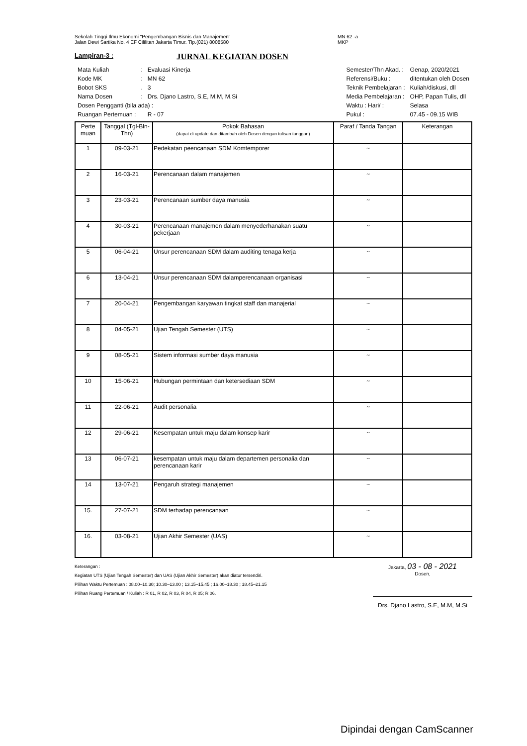Sekolah Tinggi Ilmu Ekonomi "Pengembangan Bisnis dan Manajemen"
Jalan Dewi Sartika No. 4 EF Cililitan Jakarta Timur. Tlp.(021) 8008580
MN 62 -a
MKP
Lampiran-3 :
JURNAL KEGIATAN DOSEN
| Mata Kuliah | : | Evaluasi Kinerja |
| Kode MK | : | MN 62 |
| Bobot SKS | . | 3 |
| Nama Dosen | : | Drs. Djano Lastro, S.E, M.M, M.Si |
| Dosen Pengganti (bila ada) : | | |
| Ruangan Pertemuan : | | R - 07 |
| Semester/Thn Akad. : | Genap, 2020/2021 |
| Referensi/Buku : | ditentukan oleh Dosen |
| Teknik Pembelajaran : | Kuliah/diskusi, dll |
| Media Pembelajaran : | OHP, Papan Tulis, dll |
| Waktu : Hari/ : | Selasa |
| Pukul : | 07.45 - 09.15 WIB |
| Perte muan | Tanggal (Tgl-Bln-Thn) | Pokok Bahasan (dapat di update dan ditambah oleh Dosen dengan tulisan tanggan) | Paraf / Tanda Tangan | Keterangan |
| --- | --- | --- | --- | --- |
| 1 | 09-03-21 | Pedekatan peencanaan SDM Komtemporer | ~ | |
| 2 | 16-03-21 | Perencanaan dalam manajemen | ~ | |
| 3 | 23-03-21 | Perencanaan sumber daya manusia | ~ | |
| 4 | 30-03-21 | Perencanaan manajemen dalam menyederhanakan suatu pekerjaan | ~ | |
| 5 | 06-04-21 | Unsur perencanaan SDM dalam auditing tenaga kerja | ~ | |
| 6 | 13-04-21 | Unsur perencanaan SDM dalamperencanaan organisasi | ~ | |
| 7 | 20-04-21 | Pengembangan karyawan tingkat staff dan manajerial | ~ | |
| 8 | 04-05-21 | Ujian Tengah Semester (UTS) | ~ | |
| 9 | 08-05-21 | Sistem informasi sumber daya manusia | ~ | |
| 10 | 15-06-21 | Hubungan permintaan dan ketersediaan SDM | ~ | |
| 11 | 22-06-21 | Audit personalia | ~ | |
| 12 | 29-06-21 | Kesempatan untuk maju dalam konsep karir | ~ | |
| 13 | 06-07-21 | kesempatan untuk maju dalam departemen personalia dan perencanaan karir | ~ | |
| 14 | 13-07-21 | Pengaruh strategi manajemen | ~ | |
| 15. | 27-07-21 | SDM terhadap perencanaan | ~ | |
| 16. | 03-08-21 | Ujian Akhir Semester (UAS) | ~ | |
Keterangan :
Kegiatan UTS (Ujian Tengah Semester) dan UAS (Ujian Akhir Semester) akan diatur tersendiri.
Pilihan Waktu Pertemuan : 08.00–10.30; 10.30–13.00 ; 13.15–15.45 ; 16.00–18.30 ; 18.45–21.15
Pilihan Ruang Pertemuan / Kuliah : R 01, R 02, R 03, R 04, R 05; R 06.
Jakarta, 03 - 08 - 2021
Dosen,
Drs. Djano Lastro, S.E, M.M, M.Si
Dipindai dengan CamScanner